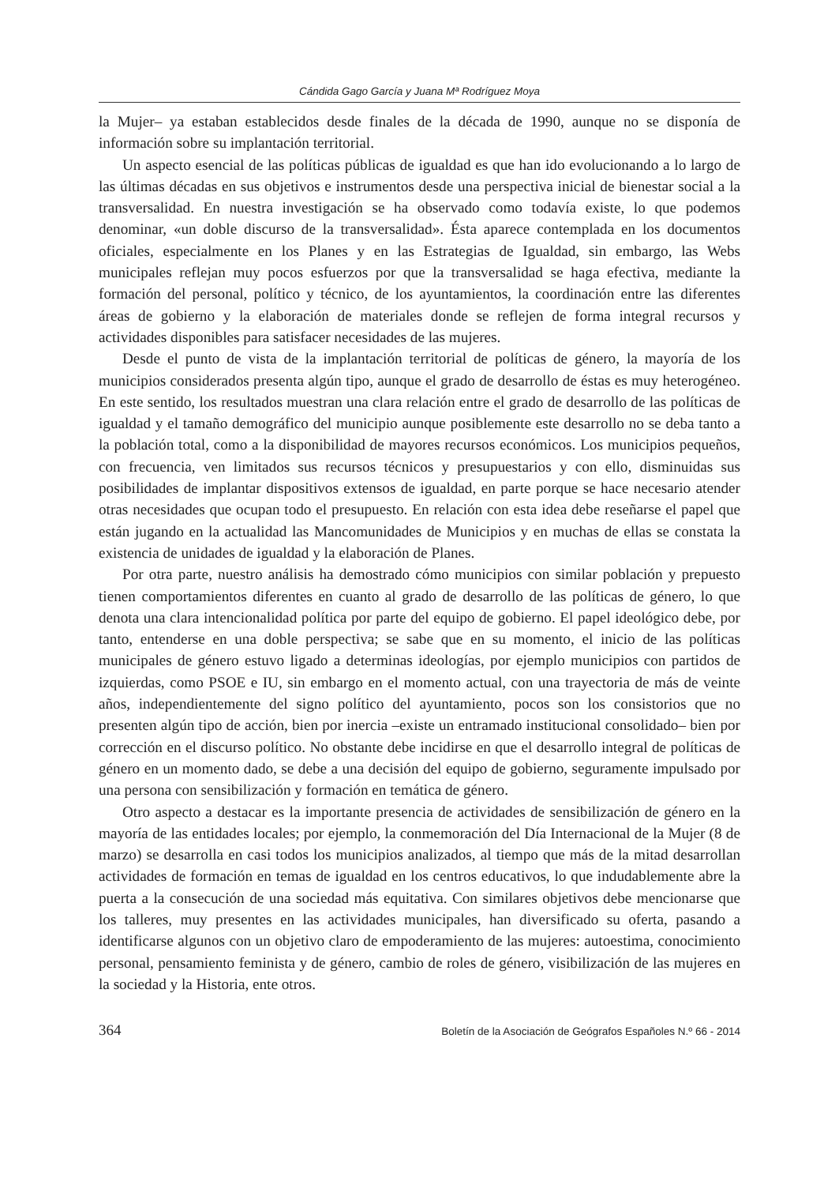Cándida Gago García y Juana Mª Rodríguez Moya
la Mujer– ya estaban establecidos desde finales de la década de 1990, aunque no se disponía de información sobre su implantación territorial.
Un aspecto esencial de las políticas públicas de igualdad es que han ido evolucionando a lo largo de las últimas décadas en sus objetivos e instrumentos desde una perspectiva inicial de bienestar social a la transversalidad. En nuestra investigación se ha observado como todavía existe, lo que podemos denominar, «un doble discurso de la transversalidad». Ésta aparece contemplada en los documentos oficiales, especialmente en los Planes y en las Estrategias de Igualdad, sin embargo, las Webs municipales reflejan muy pocos esfuerzos por que la transversalidad se haga efectiva, mediante la formación del personal, político y técnico, de los ayuntamientos, la coordinación entre las diferentes áreas de gobierno y la elaboración de materiales donde se reflejen de forma integral recursos y actividades disponibles para satisfacer necesidades de las mujeres.
Desde el punto de vista de la implantación territorial de políticas de género, la mayoría de los municipios considerados presenta algún tipo, aunque el grado de desarrollo de éstas es muy heterogéneo. En este sentido, los resultados muestran una clara relación entre el grado de desarrollo de las políticas de igualdad y el tamaño demográfico del municipio aunque posiblemente este desarrollo no se deba tanto a la población total, como a la disponibilidad de mayores recursos económicos. Los municipios pequeños, con frecuencia, ven limitados sus recursos técnicos y presupuestarios y con ello, disminuidas sus posibilidades de implantar dispositivos extensos de igualdad, en parte porque se hace necesario atender otras necesidades que ocupan todo el presupuesto. En relación con esta idea debe reseñarse el papel que están jugando en la actualidad las Mancomunidades de Municipios y en muchas de ellas se constata la existencia de unidades de igualdad y la elaboración de Planes.
Por otra parte, nuestro análisis ha demostrado cómo municipios con similar población y prepuesto tienen comportamientos diferentes en cuanto al grado de desarrollo de las políticas de género, lo que denota una clara intencionalidad política por parte del equipo de gobierno. El papel ideológico debe, por tanto, entenderse en una doble perspectiva; se sabe que en su momento, el inicio de las políticas municipales de género estuvo ligado a determinas ideologías, por ejemplo municipios con partidos de izquierdas, como PSOE e IU, sin embargo en el momento actual, con una trayectoria de más de veinte años, independientemente del signo político del ayuntamiento, pocos son los consistorios que no presenten algún tipo de acción, bien por inercia –existe un entramado institucional consolidado– bien por corrección en el discurso político. No obstante debe incidirse en que el desarrollo integral de políticas de género en un momento dado, se debe a una decisión del equipo de gobierno, seguramente impulsado por una persona con sensibilización y formación en temática de género.
Otro aspecto a destacar es la importante presencia de actividades de sensibilización de género en la mayoría de las entidades locales; por ejemplo, la conmemoración del Día Internacional de la Mujer (8 de marzo) se desarrolla en casi todos los municipios analizados, al tiempo que más de la mitad desarrollan actividades de formación en temas de igualdad en los centros educativos, lo que indudablemente abre la puerta a la consecución de una sociedad más equitativa. Con similares objetivos debe mencionarse que los talleres, muy presentes en las actividades municipales, han diversificado su oferta, pasando a identificarse algunos con un objetivo claro de empoderamiento de las mujeres: autoestima, conocimiento personal, pensamiento feminista y de género, cambio de roles de género, visibilización de las mujeres en la sociedad y la Historia, ente otros.
364 Boletín de la Asociación de Geógrafos Españoles N.º 66 - 2014